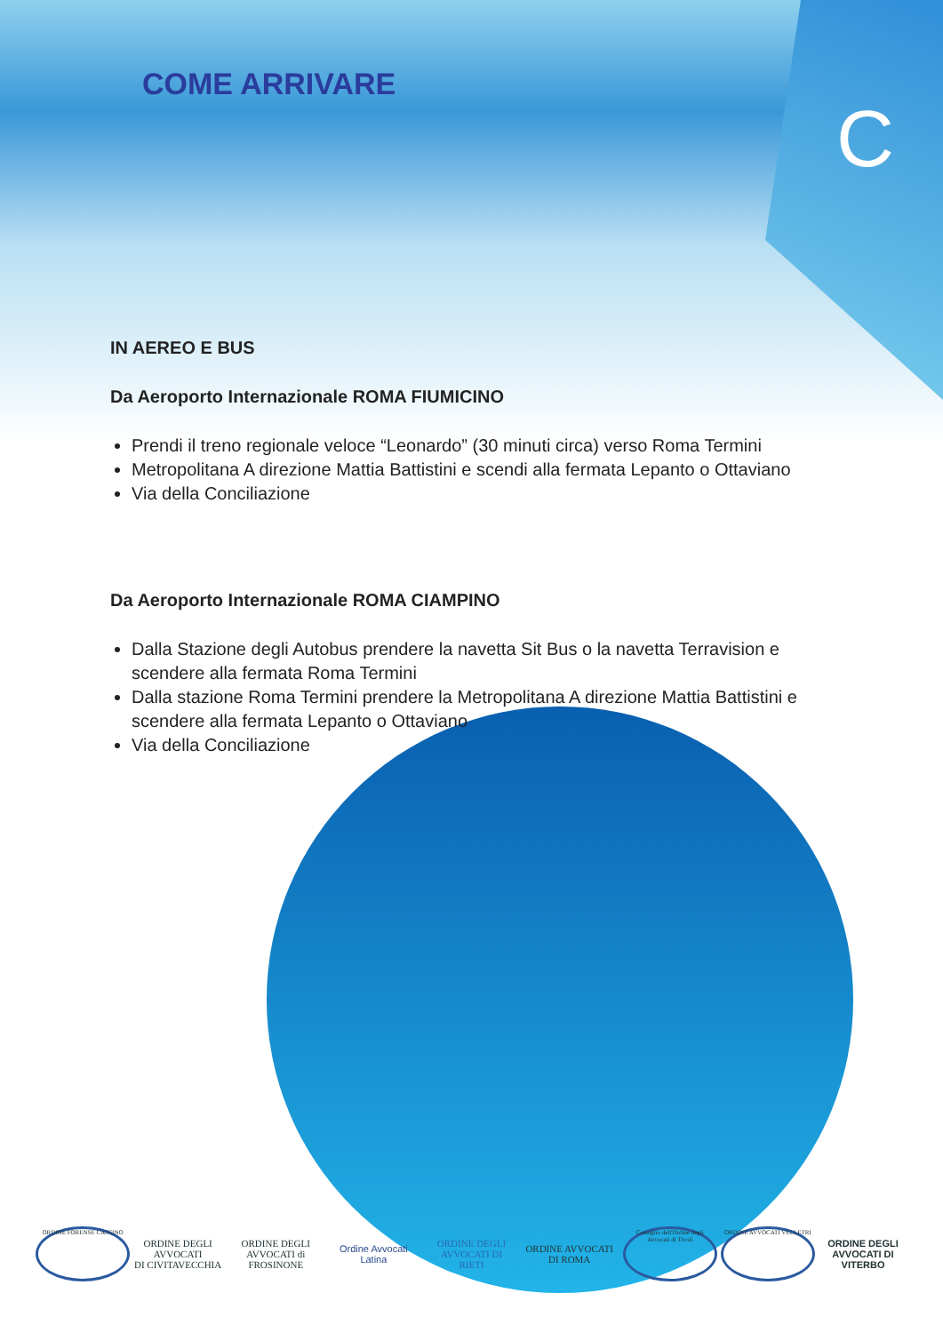COME ARRIVARE
C
IN AEREO E BUS
Da Aeroporto Internazionale ROMA FIUMICINO
Prendi il treno regionale veloce “Leonardo” (30 minuti circa) verso Roma Termini
Metropolitana A direzione Mattia Battistini e scendi alla fermata Lepanto o Ottaviano
Via della Conciliazione
Da Aeroporto Internazionale ROMA CIAMPINO
Dalla Stazione degli Autobus prendere la navetta Sit Bus o la navetta Terravision e scendere alla fermata Roma Termini
Dalla stazione Roma Termini prendere la Metropolitana A direzione Mattia Battistini e scendere alla fermata Lepanto o Ottaviano
Via della Conciliazione
ORDINE FORENSE CASSINO
ORDINE DEGLI AVVOCATI
DI CIVITAVECCHIA
ORDINE DEGLI AVVOCATI di FROSINONE
Ordine Avvocati Latina
ORDINE DEGLI AVVOCATI DI RIETI
ORDINE AVVOCATI DI ROMA
Consiglio dell'Ordine degli Avvocati di Tivoli
ORDINE AVVOCATI VELLETRI
ORDINE DEGLI AVVOCATI DI VITERBO